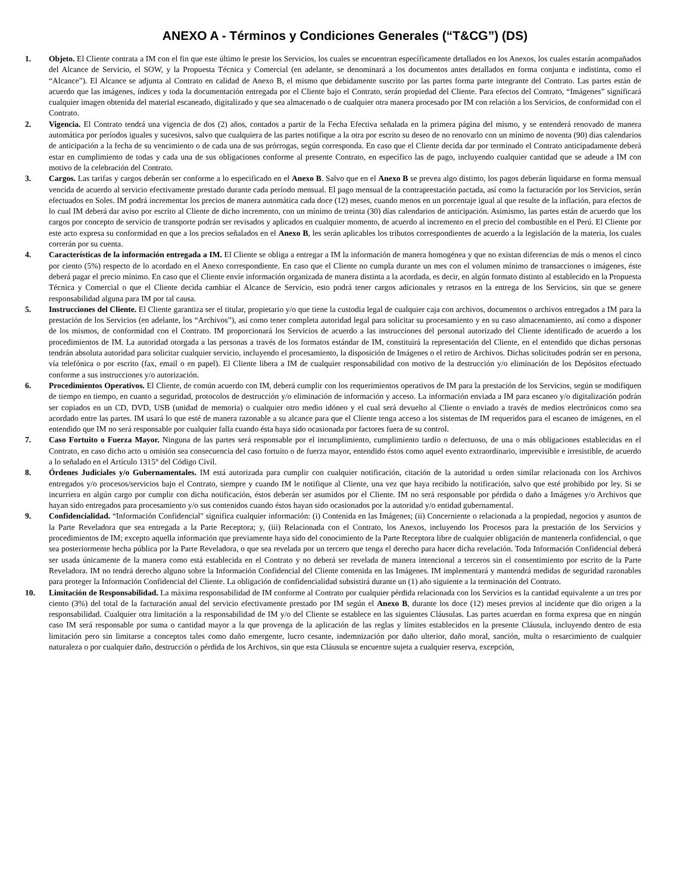ANEXO A - Términos y Condiciones Generales (“T&CG”) (DS)
1. Objeto. El Cliente contrata a IM con el fin que este último le preste los Servicios, los cuales se encuentran específicamente detallados en los Anexos, los cuales estarán acompañados del Alcance de Servicio, el SOW, y la Propuesta Técnica y Comercial (en adelante, se denominará a los documentos antes detallados en forma conjunta e indistinta, como el “Alcance”). El Alcance se adjunta al Contrato en calidad de Anexo B, el mismo que debidamente suscrito por las partes forma parte integrante del Contrato. Las partes están de acuerdo que las imágenes, índices y toda la documentación entregada por el Cliente bajo el Contrato, serán propiedad del Cliente. Para efectos del Contrato, “Imágenes” significará cualquier imagen obtenida del material escaneado, digitalizado y que sea almacenado o de cualquier otra manera procesado por IM con relación a los Servicios, de conformidad con el Contrato.
2. Vigencia. El Contrato tendrá una vigencia de dos (2) años, contados a partir de la Fecha Efectiva señalada en la primera página del mismo, y se entenderá renovado de manera automática por períodos iguales y sucesivos, salvo que cualquiera de las partes notifique a la otra por escrito su deseo de no renovarlo con un mínimo de noventa (90) días calendarios de anticipación a la fecha de su vencimiento o de cada una de sus prórrogas, según corresponda. En caso que el Cliente decida dar por terminado el Contrato anticipadamente deberá estar en cumplimiento de todas y cada una de sus obligaciones conforme al presente Contrato, en específico las de pago, incluyendo cualquier cantidad que se adeude a IM con motivo de la celebración del Contrato.
3. Cargos. Las tarifas y cargos deberán ser conforme a lo especificado en el Anexo B. Salvo que en el Anexo B se prevea algo distinto, los pagos deberán liquidarse en forma mensual vencida de acuerdo al servicio efectivamente prestado durante cada período mensual. El pago mensual de la contraprestación pactada, así como la facturación por los Servicios, serán efectuados en Soles. IM podrá incrementar los precios de manera automática cada doce (12) meses, cuando menos en un porcentaje igual al que resulte de la inflación, para efectos de lo cual IM deberá dar aviso por escrito al Cliente de dicho incremento, con un mínimo de treinta (30) días calendarios de anticipación. Asimismo, las partes están de acuerdo que los cargos por concepto de servicio de transporte podrán ser revisados y aplicados en cualquier momento, de acuerdo al incremento en el precio del combustible en el Perú. El Cliente por este acto expresa su conformidad en que a los precios señalados en el Anexo B, les serán aplicables los tributos correspondientes de acuerdo a la legislación de la materia, los cuales correrán por su cuenta.
4. Características de la información entregada a IM. El Cliente se obliga a entregar a IM la información de manera homogénea y que no existan diferencias de más o menos el cinco por ciento (5%) respecto de lo acordado en el Anexo correspondiente. En caso que el Cliente no cumpla durante un mes con el volumen mínimo de transacciones o imágenes, éste deberá pagar el precio mínimo. En caso que el Cliente envíe información organizada de manera distinta a la acordada, es decir, en algún formato distinto al establecido en la Propuesta Técnica y Comercial o que el Cliente decida cambiar el Alcance de Servicio, esto podrá tener cargos adicionales y retrasos en la entrega de los Servicios, sin que se genere responsabilidad alguna para IM por tal causa.
5. Instrucciones del Cliente. El Cliente garantiza ser el titular, propietario y/o que tiene la custodia legal de cualquier caja con archivos, documentos o archivos entregados a IM para la prestación de los Servicios (en adelante, los “Archivos”), así como tener completa autoridad legal para solicitar su procesamiento y en su caso almacenamiento, así como a disponer de los mismos, de conformidad con el Contrato. IM proporcionará los Servicios de acuerdo a las instrucciones del personal autorizado del Cliente identificado de acuerdo a los procedimientos de IM. La autoridad otorgada a las personas a través de los formatos estándar de IM, constituirá la representación del Cliente, en el entendido que dichas personas tendrán absoluta autoridad para solicitar cualquier servicio, incluyendo el procesamiento, la disposición de Imágenes o el retiro de Archivos. Dichas solicitudes podrán ser en persona, vía telefónica o por escrito (fax, email o en papel). El Cliente libera a IM de cualquier responsabilidad con motivo de la destrucción y/o eliminación de los Depósitos efectuado conforme a sus instrucciones y/o autorización.
6. Procedimientos Operativos. El Cliente, de común acuerdo con IM, deberá cumplir con los requerimientos operativos de IM para la prestación de los Servicios, según se modifiquen de tiempo en tiempo, en cuanto a seguridad, protocolos de destrucción y/o eliminación de información y acceso. La información enviada a IM para escaneo y/o digitalización podrán ser copiados en un CD, DVD, USB (unidad de memoria) o cualquier otro medio idóneo y el cual será devuelto al Cliente o enviado a través de medios electrónicos como sea acordado entre las partes. IM usará lo que esté de manera razonable a su alcance para que el Cliente tenga acceso a los sistemas de IM requeridos para el escaneo de imágenes, en el entendido que IM no será responsable por cualquier falla cuando ésta haya sido ocasionada por factores fuera de su control.
7. Caso Fortuito o Fuerza Mayor. Ninguna de las partes será responsable por el incumplimiento, cumplimiento tardío o defectuoso, de una o más obligaciones establecidas en el Contrato, en caso dicho acto u omisión sea consecuencia del caso fortuito o de fuerza mayor, entendido éstos como aquel evento extraordinario, imprevisible e irresistible, de acuerdo a lo señalado en el Artículo 1315° del Código Civil.
8. Órdenes Judiciales y/o Gubernamentales. IM está autorizada para cumplir con cualquier notificación, citación de la autoridad u orden similar relacionada con los Archivos entregados y/o procesos/servicios bajo el Contrato, siempre y cuando IM le notifique al Cliente, una vez que haya recibido la notificación, salvo que esté prohibido por ley. Si se incurriera en algún cargo por cumplir con dicha notificación, éstos deberán ser asumidos por el Cliente. IM no será responsable por pérdida o daño a Imágenes y/o Archivos que hayan sido entregados para procesamiento y/o sus contenidos cuando éstos hayan sido ocasionados por la autoridad y/o entidad gubernamental.
9. Confidencialidad. “Información Confidencial" significa cualquier información: (i) Contenida en las Imágenes; (ii) Concerniente o relacionada a la propiedad, negocios y asuntos de la Parte Reveladora que sea entregada a la Parte Receptora; y, (iii) Relacionada con el Contrato, los Anexos, incluyendo los Procesos para la prestación de los Servicios y procedimientos de IM; excepto aquella información que previamente haya sido del conocimiento de la Parte Receptora libre de cualquier obligación de mantenerla confidencial, o que sea posteriormente hecha pública por la Parte Reveladora, o que sea revelada por un tercero que tenga el derecho para hacer dicha revelación. Toda Información Confidencial deberá ser usada únicamente de la manera como está establecida en el Contrato y no deberá ser revelada de manera intencional a terceros sin el consentimiento por escrito de la Parte Reveladora. IM no tendrá derecho alguno sobre la Información Confidencial del Cliente contenida en las Imágenes. IM implementará y mantendrá medidas de seguridad razonables para proteger la Información Confidencial del Cliente. La obligación de confidencialidad subsistirá durante un (1) año siguiente a la terminación del Contrato.
10. Limitación de Responsabilidad. La máxima responsabilidad de IM conforme al Contrato por cualquier pérdida relacionada con los Servicios es la cantidad equivalente a un tres por ciento (3%) del total de la facturación anual del servicio efectivamente prestado por IM según el Anexo B, durante los doce (12) meses previos al incidente que dio origen a la responsabilidad. Cualquier otra limitación a la responsabilidad de IM y/o del Cliente se establece en las siguientes Cláusulas. Las partes acuerdan en forma expresa que en ningún caso IM será responsable por suma o cantidad mayor a la que provenga de la aplicación de las reglas y límites establecidos en la presente Cláusula, incluyendo dentro de esta limitación pero sin limitarse a conceptos tales como daño emergente, lucro cesante, indemnización por daño ulterior, daño moral, sanción, multa o resarcimiento de cualquier naturaleza o por cualquier daño, destrucción o pérdida de los Archivos, sin que esta Cláusula se encuentre sujeta a cualquier reserva, excepción,